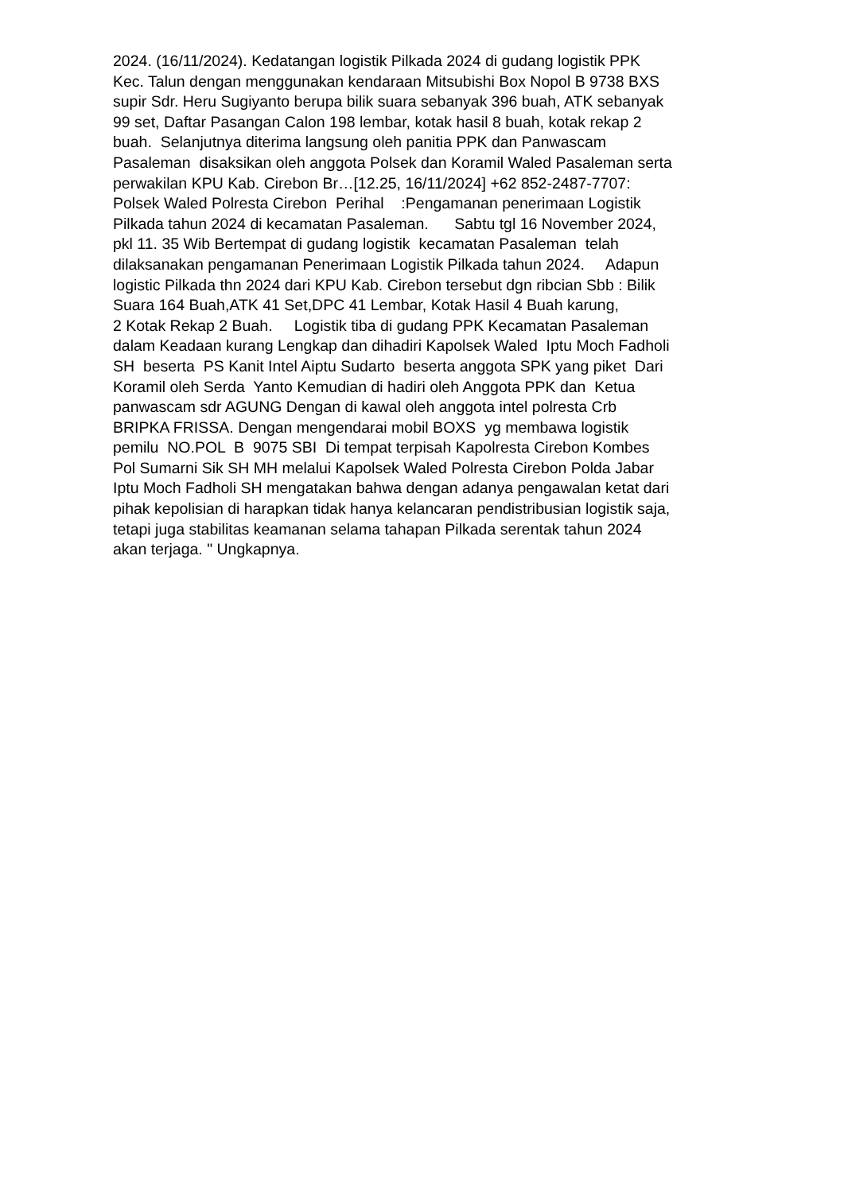2024. (16/11/2024). Kedatangan logistik Pilkada 2024 di gudang logistik PPK Kec. Talun dengan menggunakan kendaraan Mitsubishi Box Nopol B 9738 BXS supir Sdr. Heru Sugiyanto berupa bilik suara sebanyak 396 buah, ATK sebanyak 99 set, Daftar Pasangan Calon 198 lembar, kotak hasil 8 buah, kotak rekap 2 buah. Selanjutnya diterima langsung oleh panitia PPK dan Panwascam Pasaleman disaksikan oleh anggota Polsek dan Koramil Waled Pasaleman serta perwakilan KPU Kab. Cirebon Br…[12.25, 16/11/2024] +62 852-2487-7707: Polsek Waled Polresta Cirebon Perihal :Pengamanan penerimaan Logistik Pilkada tahun 2024 di kecamatan Pasaleman. Sabtu tgl 16 November 2024, pkl 11. 35 Wib Bertempat di gudang logistik kecamatan Pasaleman telah dilaksanakan pengamanan Penerimaan Logistik Pilkada tahun 2024. Adapun logistic Pilkada thn 2024 dari KPU Kab. Cirebon tersebut dgn ribcian Sbb : Bilik Suara 164 Buah,ATK 41 Set,DPC 41 Lembar, Kotak Hasil 4 Buah karung, 2 Kotak Rekap 2 Buah. Logistik tiba di gudang PPK Kecamatan Pasaleman dalam Keadaan kurang Lengkap dan dihadiri Kapolsek Waled Iptu Moch Fadholi SH beserta PS Kanit Intel Aiptu Sudarto beserta anggota SPK yang piket Dari Koramil oleh Serda Yanto Kemudian di hadiri oleh Anggota PPK dan Ketua panwascam sdr AGUNG Dengan di kawal oleh anggota intel polresta Crb BRIPKA FRISSA. Dengan mengendarai mobil BOXS yg membawa logistik pemilu NO.POL B 9075 SBI Di tempat terpisah Kapolresta Cirebon Kombes Pol Sumarni Sik SH MH melalui Kapolsek Waled Polresta Cirebon Polda Jabar Iptu Moch Fadholi SH mengatakan bahwa dengan adanya pengawalan ketat dari pihak kepolisian di harapkan tidak hanya kelancaran pendistribusian logistik saja, tetapi juga stabilitas keamanan selama tahapan Pilkada serentak tahun 2024 akan terjaga. " Ungkapnya.